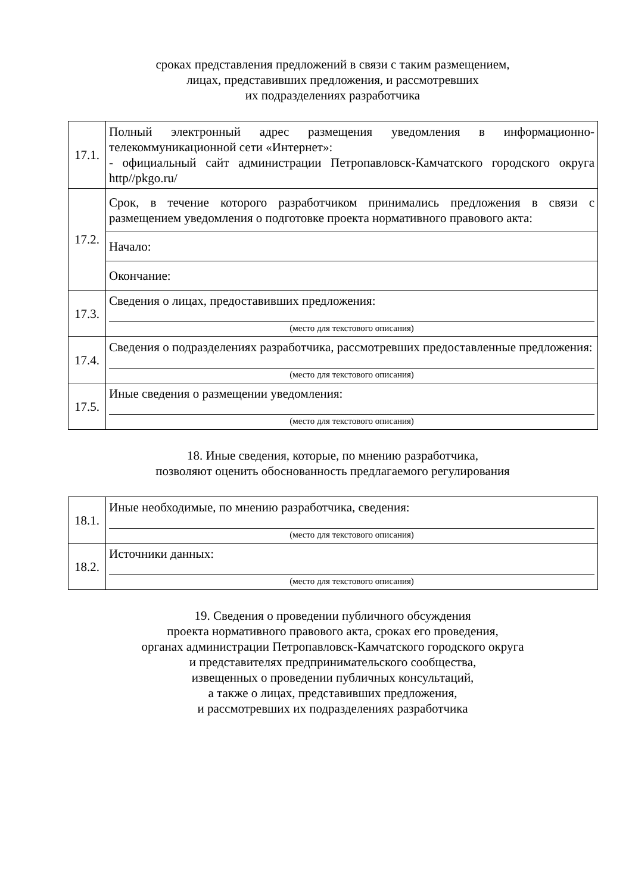сроках представления предложений в связи с таким размещением,
лицах, представивших предложения, и рассмотревших
их подразделениях разработчика
| 17.1. | Полный электронный адрес размещения уведомления в информационно-телекоммуникационной сети «Интернет»: - официальный сайт администрации Петропавловск-Камчатского городского округа http//pkgo.ru/ |
| 17.2. | Срок, в течение которого разработчиком принимались предложения в связи с размещением уведомления о подготовке проекта нормативного правового акта: / Начало: / / / Окончание: / / |
| 17.3. | Сведения о лицах, предоставивших предложения: (место для текстового описания) |
| 17.4. | Сведения о подразделениях разработчика, рассмотревших предоставленные предложения: (место для текстового описания) |
| 17.5. | Иные сведения о размещении уведомления: (место для текстового описания) |
18. Иные сведения, которые, по мнению разработчика,
позволяют оценить обоснованность предлагаемого регулирования
| 18.1. | Иные необходимые, по мнению разработчика, сведения: (место для текстового описания) |
| 18.2. | Источники данных: (место для текстового описания) |
19. Сведения о проведении публичного обсуждения
проекта нормативного правового акта, сроках его проведения,
органах администрации Петропавловск-Камчатского городского округа
и представителях предпринимательского сообщества,
извещенных о проведении публичных консультаций,
а также о лицах, представивших предложения,
и рассмотревших их подразделениях разработчика